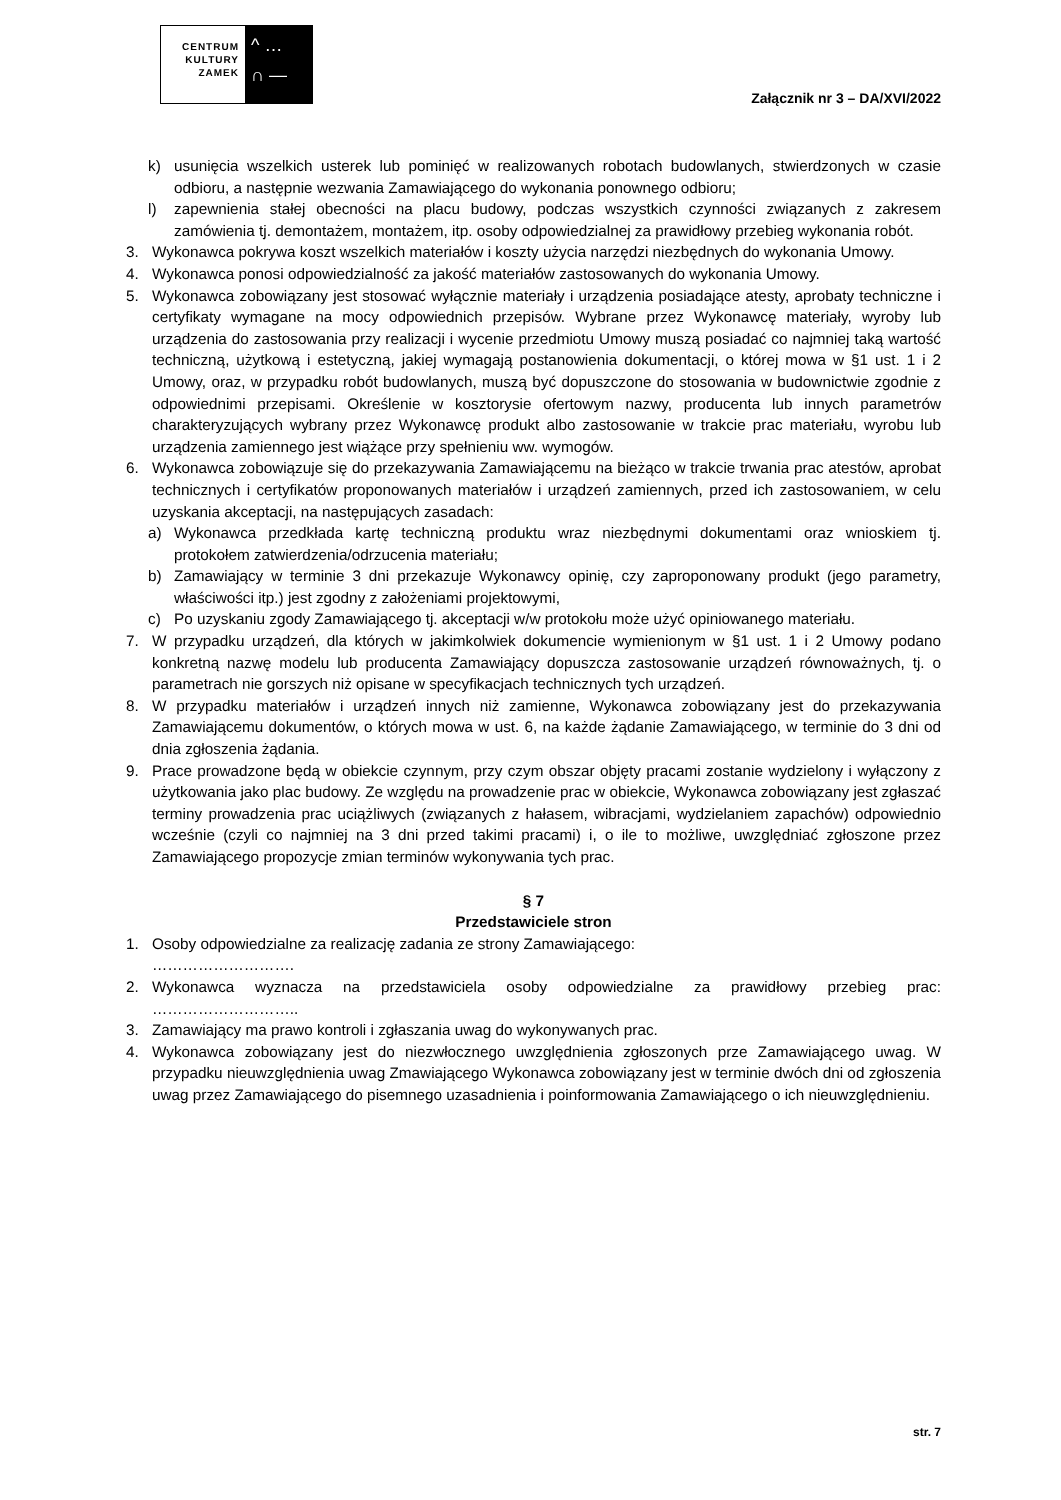CENTRUM KULTURY ZAMEK
^ …
∩ —
Załącznik nr 3 – DA/XVI/2022
k) usunięcia wszelkich usterek lub pominięć w realizowanych robotach budowlanych, stwierdzonych w czasie odbioru, a następnie wezwania Zamawiającego do wykonania ponownego odbioru;
l) zapewnienia stałej obecności na placu budowy, podczas wszystkich czynności związanych z zakresem zamówienia tj. demontażem, montażem, itp. osoby odpowiedzialnej za prawidłowy przebieg wykonania robót.
3. Wykonawca pokrywa koszt wszelkich materiałów i koszty użycia narzędzi niezbędnych do wykonania Umowy.
4. Wykonawca ponosi odpowiedzialność za jakość materiałów zastosowanych do wykonania Umowy.
5. Wykonawca zobowiązany jest stosować wyłącznie materiały i urządzenia posiadające atesty, aprobaty techniczne i certyfikaty wymagane na mocy odpowiednich przepisów. Wybrane przez Wykonawcę materiały, wyroby lub urządzenia do zastosowania przy realizacji i wycenie przedmiotu Umowy muszą posiadać co najmniej taką wartość techniczną, użytkową i estetyczną, jakiej wymagają postanowienia dokumentacji, o której mowa w §1 ust. 1 i 2 Umowy, oraz, w przypadku robót budowlanych, muszą być dopuszczone do stosowania w budownictwie zgodnie z odpowiednimi przepisami. Określenie w kosztorysie ofertowym nazwy, producenta lub innych parametrów charakteryzujących wybrany przez Wykonawcę produkt albo zastosowanie w trakcie prac materiału, wyrobu lub urządzenia zamiennego jest wiążące przy spełnieniu ww. wymogów.
6. Wykonawca zobowiązuje się do przekazywania Zamawiającemu na bieżąco w trakcie trwania prac atestów, aprobat technicznych i certyfikatów proponowanych materiałów i urządzeń zamiennych, przed ich zastosowaniem, w celu uzyskania akceptacji, na następujących zasadach:
a) Wykonawca przedkłada kartę techniczną produktu wraz niezbędnymi dokumentami oraz wnioskiem tj. protokołem zatwierdzenia/odrzucenia materiału;
b) Zamawiający w terminie 3 dni przekazuje Wykonawcy opinię, czy zaproponowany produkt (jego parametry, właściwości itp.) jest zgodny z założeniami projektowymi,
c) Po uzyskaniu zgody Zamawiającego tj. akceptacji w/w protokołu może użyć opiniowanego materiału.
7. W przypadku urządzeń, dla których w jakimkolwiek dokumencie wymienionym w §1 ust. 1 i 2 Umowy podano konkretną nazwę modelu lub producenta Zamawiający dopuszcza zastosowanie urządzeń równoważnych, tj. o parametrach nie gorszych niż opisane w specyfikacjach technicznych tych urządzeń.
8. W przypadku materiałów i urządzeń innych niż zamienne, Wykonawca zobowiązany jest do przekazywania Zamawiającemu dokumentów, o których mowa w ust. 6, na każde żądanie Zamawiającego, w terminie do 3 dni od dnia zgłoszenia żądania.
9. Prace prowadzone będą w obiekcie czynnym, przy czym obszar objęty pracami zostanie wydzielony i wyłączony z użytkowania jako plac budowy. Ze względu na prowadzenie prac w obiekcie, Wykonawca zobowiązany jest zgłaszać terminy prowadzenia prac uciążliwych (związanych z hałasem, wibracjami, wydzielaniem zapachów) odpowiednio wcześnie (czyli co najmniej na 3 dni przed takimi pracami) i, o ile to możliwe, uwzględniać zgłoszone przez Zamawiającego propozycje zmian terminów wykonywania tych prac.
§ 7
Przedstawiciele stron
1. Osoby odpowiedzialne za realizację zadania ze strony Zamawiającego:
……………………….
2. Wykonawca wyznacza na przedstawiciela osoby odpowiedzialne za prawidłowy przebieg prac: ………………………..
3. Zamawiający ma prawo kontroli i zgłaszania uwag do wykonywanych prac.
4. Wykonawca zobowiązany jest do niezwłocznego uwzględnienia zgłoszonych prze Zamawiającego uwag. W przypadku nieuwzględnienia uwag Zmawiającego Wykonawca zobowiązany jest w terminie dwóch dni od zgłoszenia uwag przez Zamawiającego do pisemnego uzasadnienia i poinformowania Zamawiającego o ich nieuwzględnieniu.
str. 7